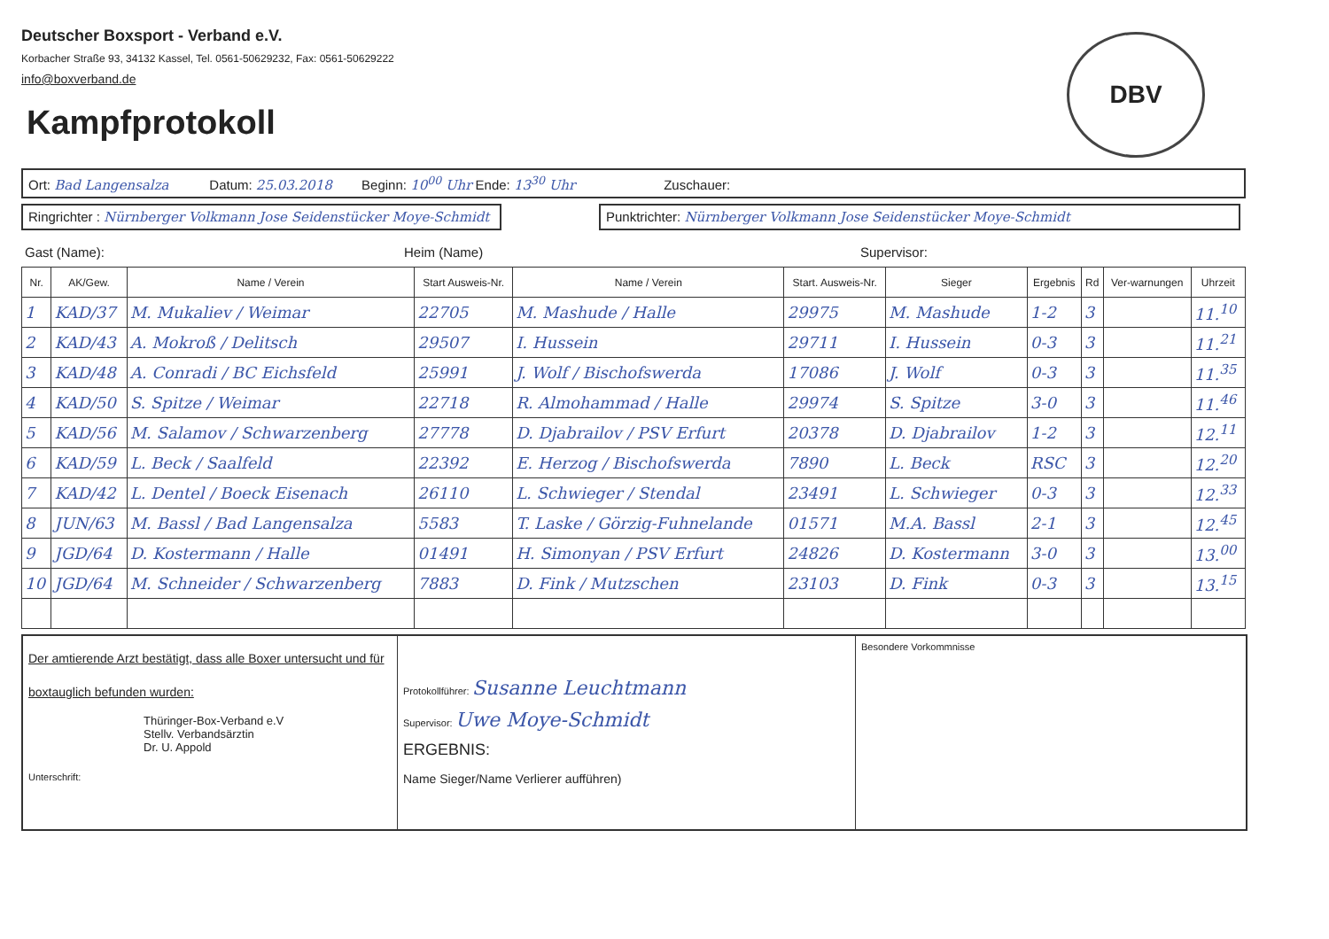Deutscher Boxsport - Verband e.V.
Korbacher Straße 93, 34132 Kassel, Tel. 0561-50629232, Fax: 0561-50629222
info@boxverband.de
DBV
Kampfprotokoll
Ort: Bad Langensalza Datum: 25.03.2018 Beginn: 10<sup>00</sup> Uhr Ende: 13<sup>30</sup> Uhr Zuschauer:
Ringrichter : Nürnberger Volkmann Jose Seidenstücker Moye-Schmidt
Punktrichter: Nürnberger Volkmann Jose Seidenstücker Moye-Schmidt
Gast (Name): Heim (Name) Supervisor:
| Nr. | AK/Gew. | Name / Verein | Start Ausweis-Nr. | Name / Verein | Start. Ausweis-Nr. | Sieger | Ergebnis | Rd | Ver-warnungen | Uhrzeit |
| --- | --- | --- | --- | --- | --- | --- | --- | --- | --- | --- |
| 1 | KAD/37 | M. Mukaliev / Weimar | 22705 | M. Mashude / Halle | 29975 | M. Mashude | 1-2 | 3 | | 11.<sup>10</sup> |
| 2 | KAD/43 | A. Mokroß / Delitsch | 29507 | I. Hussein | 29711 | I. Hussein | 0-3 | 3 | | 11.<sup>21</sup> |
| 3 | KAD/48 | A. Conradi / BC Eichsfeld | 25991 | J. Wolf / Bischofswerda | 17086 | J. Wolf | 0-3 | 3 | | 11.<sup>35</sup> |
| 4 | KAD/50 | S. Spitze / Weimar | 22718 | R. Almohammad / Halle | 29974 | S. Spitze | 3-0 | 3 | | 11.<sup>46</sup> |
| 5 | KAD/56 | M. Salamov / Schwarzenberg | 27778 | D. Djabrailov / PSV Erfurt | 20378 | D. Djabrailov | 1-2 | 3 | | 12.<sup>11</sup> |
| 6 | KAD/59 | L. Beck / Saalfeld | 22392 | E. Herzog / Bischofswerda | 7890 | L. Beck | RSC | 3 | | 12.<sup>20</sup> |
| 7 | KAD/42 | L. Dentel / Boeck Eisenach | 26110 | L. Schwieger / Stendal | 23491 | L. Schwieger | 0-3 | 3 | | 12.<sup>33</sup> |
| 8 | JUN/63 | M. Bassl / Bad Langensalza | 5583 | T. Laske / Görzig-Fuhnelande | 01571 | M.A. Bassl | 2-1 | 3 | | 12.<sup>45</sup> |
| 9 | JGD/64 | D. Kostermann / Halle | 01491 | H. Simonyan / PSV Erfurt | 24826 | D. Kostermann | 3-0 | 3 | | 13.<sup>00</sup> |
| 10 | JGD/64 | M. Schneider / Schwarzenberg | 7883 | D. Fink / Mutzschen | 23103 | D. Fink | 0-3 | 3 | | 13.<sup>15</sup> |
Der amtierende Arzt bestätigt, dass alle Boxer untersucht und für boxtauglich befunden wurden:
Thüringer-Box-Verband e.V
Stellv. Verbandsärztin
Dr. U. Appold
Unterschrift:
Protokollführer: Susanne Leuchtmann
Supervisor: Uwe Moye-Schmidt
ERGEBNIS:
Name Sieger/Name Verlierer aufführen)
Besondere Vorkommnisse